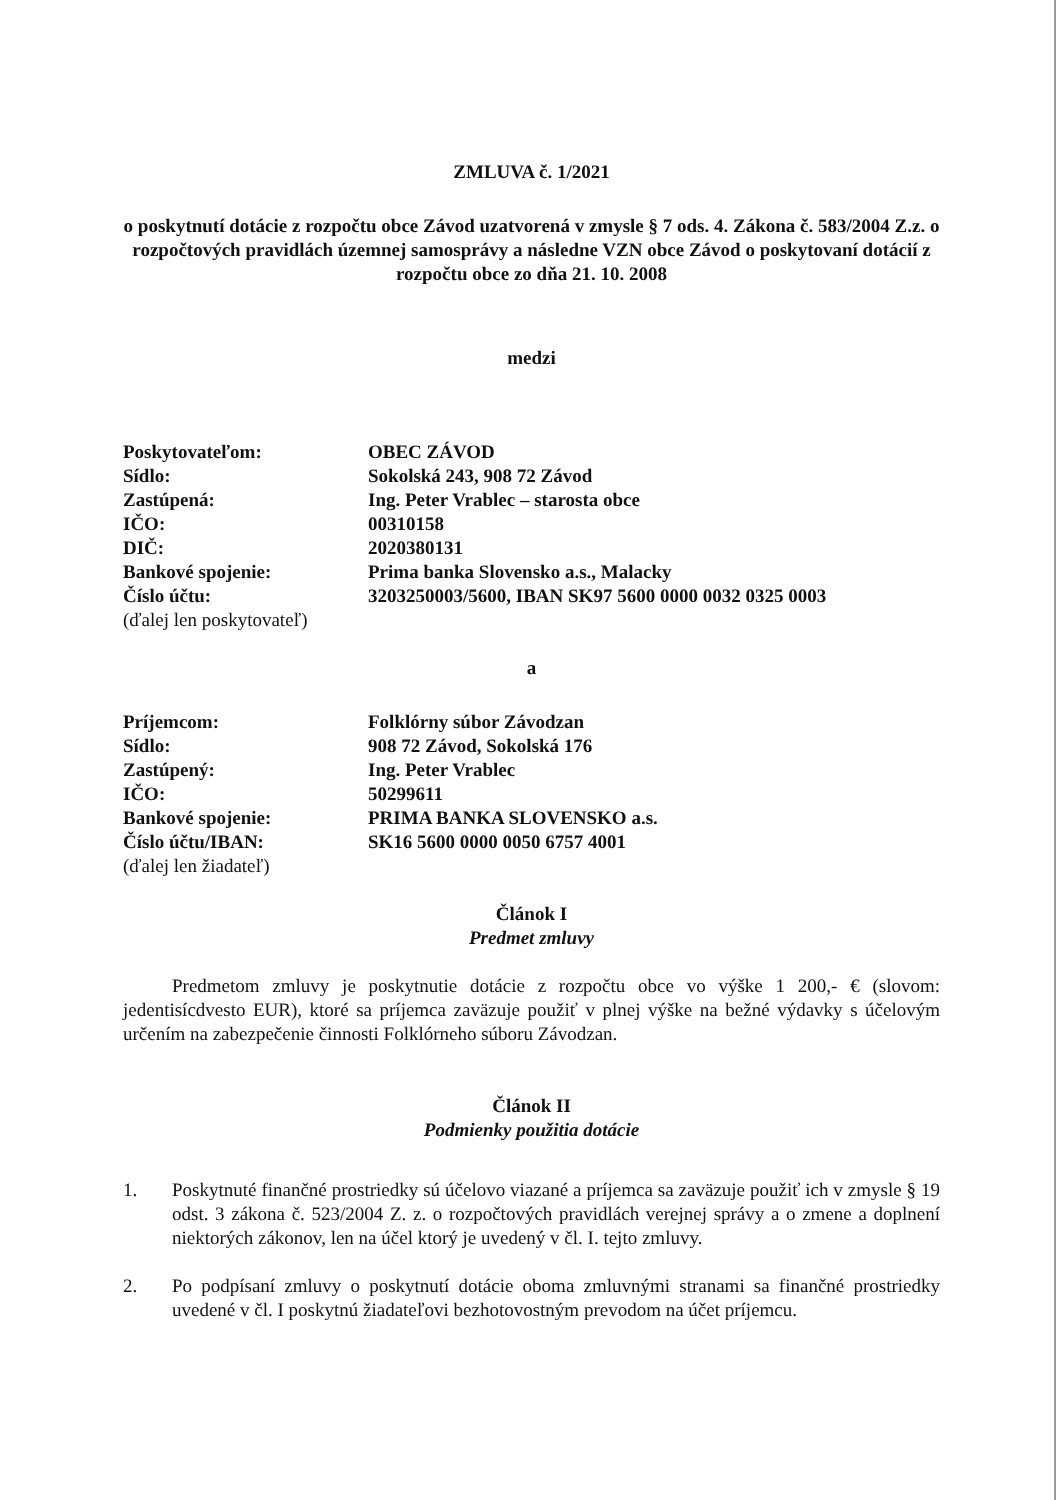ZMLUVA č. 1/2021
o poskytnutí dotácie z rozpočtu obce Závod uzatvorená v zmysle § 7 ods. 4. Zákona č. 583/2004 Z.z. o rozpočtových pravidlách územnej samosprávy a následne VZN obce Závod o poskytovaní dotácií z rozpočtu obce zo dňa 21. 10. 2008
medzi
Poskytovateľom: OBEC ZÁVOD
Sídlo: Sokolská 243, 908 72 Závod
Zastúpená: Ing. Peter Vrablec – starosta obce
IČO: 00310158
DIČ: 2020380131
Bankové spojenie: Prima banka Slovensko a.s., Malacky
Číslo účtu: 3203250003/5600, IBAN SK97 5600 0000 0032 0325 0003
(ďalej len poskytovateľ)
a
Príjemcom: Folklórny súbor Závodzan
Sídlo: 908 72 Závod, Sokolská 176
Zastúpený: Ing. Peter Vrablec
IČO: 50299611
Bankové spojenie: PRIMA BANKA SLOVENSKO a.s.
Číslo účtu/IBAN: SK16 5600 0000 0050 6757 4001
(ďalej len žiadateľ)
Článok I
Predmet zmluvy
Predmetom zmluvy je poskytnutie dotácie z rozpočtu obce vo výške 1 200,- € (slovom: jedentisícdvesto EUR), ktoré sa príjemca zaväzuje použiť v plnej výške na bežné výdavky s účelovým určením na zabezpečenie činnosti Folklórneho súboru Závodzan.
Článok II
Podmienky použitia dotácie
1. Poskytnuté finančné prostriedky sú účelovo viazané a príjemca sa zaväzuje použiť ich v zmysle § 19 odst. 3 zákona č. 523/2004 Z. z. o rozpočtových pravidlách verejnej správy a o zmene a doplnení niektorých zákonov, len na účel ktorý je uvedený v čl. I. tejto zmluvy.
2. Po podpísaní zmluvy o poskytnutí dotácie oboma zmluvnými stranami sa finančné prostriedky uvedené v čl. I poskytnú žiadateľovi bezhotovostným prevodom na účet príjemcu.